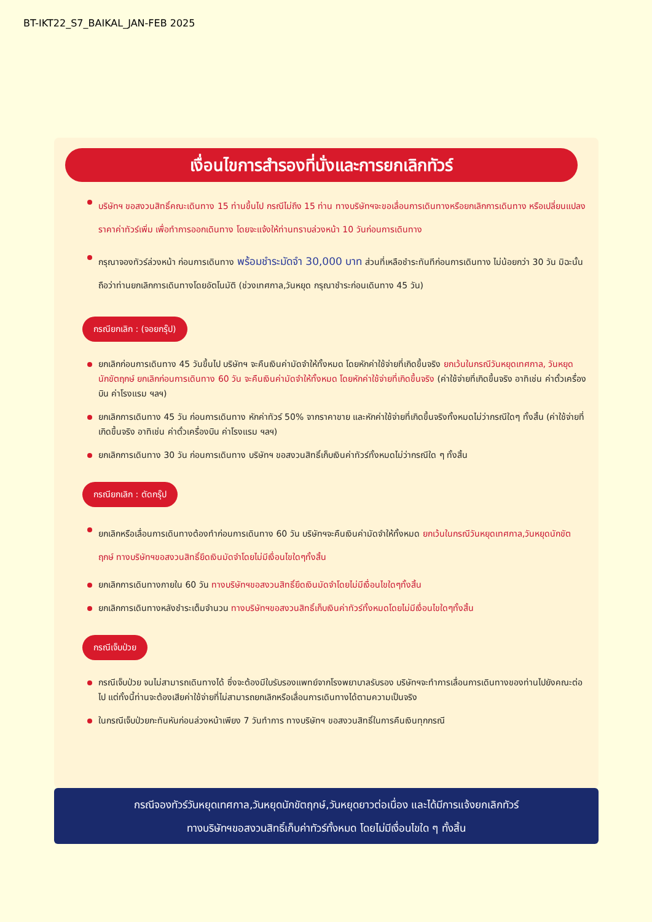BT-IKT22_S7_BAIKAL_JAN-FEB 2025
เงื่อนไขการสำรองที่นั่งและการยกเลิกทัวร์
บริษัทฯ ขอสงวนสิทธิ์คณะเดินทาง 15 ท่านขึ้นไป กรณีไม่ถึง 15 ท่าน ทางบริษัทฯจะขอเลื่อนการเดินทางหรือยกเลิกการเดินทาง หรือเปลี่ยนแปลงราคาค่าทัวร์เพิ่ม เพื่อทำการออกเดินทาง โดยจะแจ้งให้ท่านทราบล่วงหน้า 10 วันก่อนการเดินทาง
กรุณาจองทัวร์ล่วงหน้า ก่อนการเดินทาง พร้อมชำระมัดจำ 30,000 บาท ส่วนที่เหลือชำระทันทีก่อนการเดินทาง ไม่น้อยกว่า 30 วัน มิฉะนั้นถือว่าท่านยกเลิกการเดินทางโดยอัตโนมัติ (ช่วงเทศกาล,วันหยุด กรุณาชำระก่อนเดินทาง 45 วัน)
กรณียกเลิก : (จอยกรุ๊ป)
ยกเลิกก่อนการเดินทาง 45 วันขึ้นไป บริษัทฯ จะคืนเงินค่ามัดจำให้ทั้งหมด โดยหักค่าใช้จ่ายที่เกิดขึ้นจริง ยกเว้นในกรณีวันหยุดเทศกาล, วันหยุดนักขัตฤกษ์ ยกเลิกก่อนการเดินทาง 60 วัน จะคืนเงินค่ามัดจำให้ทั้งหมด โดยหักค่าใช้จ่ายที่เกิดขึ้นจริง (ค่าใช้จ่ายที่เกิดขึ้นจริง อาทิเช่น ค่าตั๋วเครื่องบิน ค่าโรงแรม ฯลฯ)
ยกเลิกการเดินทาง 45 วัน ก่อนการเดินทาง หักค่าทัวร์ 50% จากราคาขาย และหักค่าใช้จ่ายที่เกิดขึ้นจริงทั้งหมดไม่ว่ากรณีใดๆ ทั้งสิ้น (ค่าใช้จ่ายที่เกิดขึ้นจริง อาทิเช่น ค่าตั๋วเครื่องบิน ค่าโรงแรม ฯลฯ)
ยกเลิกการเดินทาง 30 วัน ก่อนการเดินทาง บริษัทฯ ขอสงวนสิทธิ์เก็บเงินค่าทัวร์ทั้งหมดไม่ว่ากรณีใด ๆ ทั้งสิ้น
กรณียกเลิก : ตัดกรุ๊ป
ยกเลิกหรือเลื่อนการเดินทางต้องทำก่อนการเดินทาง 60 วัน บริษัทฯจะคืนเงินค่ามัดจำให้ทั้งหมด ยกเว้นในกรณีวันหยุดเทศกาล,วันหยุดนักขัตฤกษ์ ทางบริษัทฯขอสงวนสิทธิ์ยึดเงินมัดจำโดยไม่มีเงื่อนไขใดๆทั้งสิ้น
ยกเลิกการเดินทางภายใน 60 วัน ทางบริษัทฯขอสงวนสิทธิ์ยึดเงินมัดจำโดยไม่มีเงื่อนไขใดๆทั้งสิ้น
ยกเลิกการเดินทางหลังชำระเต็มจำนวน ทางบริษัทฯขอสงวนสิทธิ์เก็บเงินค่าทัวร์ทั้งหมดโดยไม่มีเงื่อนไขใดๆทั้งสิ้น
กรณีเจ็บป่วย
กรณีเจ็บป่วย จนไม่สามารถเดินทางได้ ซึ่งจะต้องมีใบรับรองแพทย์จากโรงพยาบาลรับรอง บริษัทฯจะทำการเลื่อนการเดินทางของท่านไปยังคณะต่อไป แต่ทั้งนี้ท่านจะต้องเสียค่าใช้จ่ายที่ไม่สามารถยกเลิกหรือเลื่อนการเดินทางได้ตามความเป็นจริง
ในกรณีเจ็บป่วยกะทันหันก่อนล่วงหน้าเพียง 7 วันทำการ ทางบริษัทฯ ขอสงวนสิทธิ์ในการคืนเงินทุกกรณี
กรณีจองทัวร์วันหยุดเทศกาล,วันหยุดนักขัตฤกษ์,วันหยุดยาวต่อเนื่อง และได้มีการแจ้งยกเลิกทัวร์
ทางบริษัทฯขอสงวนสิทธิ์เก็บค่าทัวร์ทั้งหมด โดยไม่มีเงื่อนไขใด ๆ ทั้งสิ้น